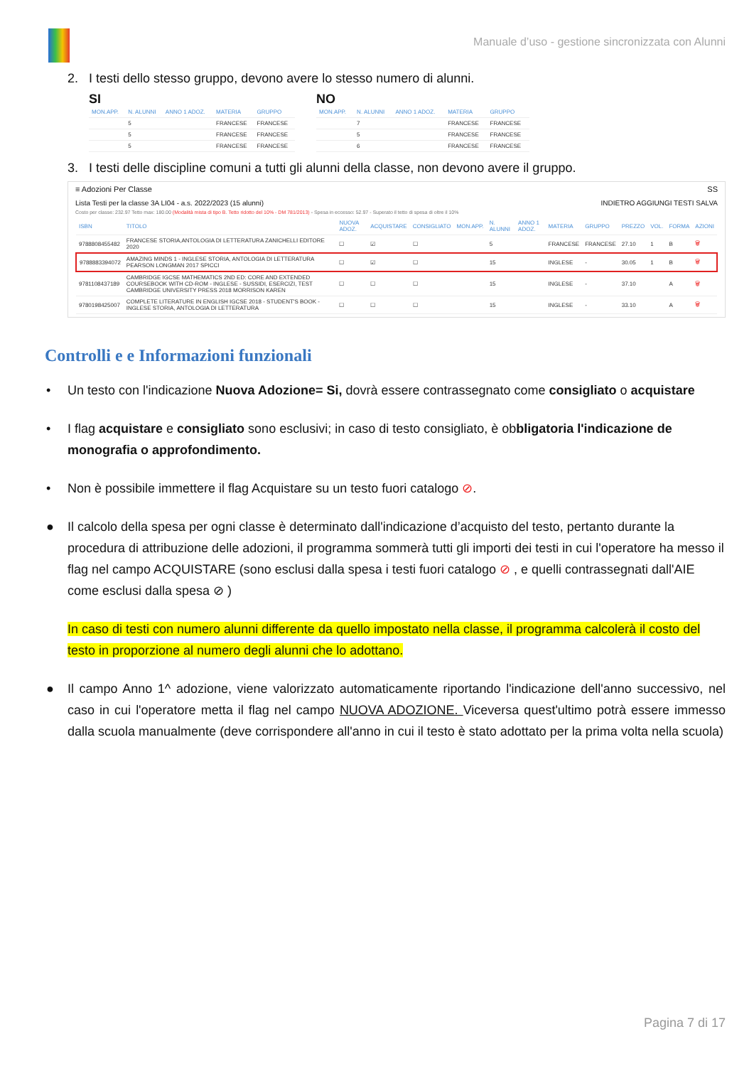Manuale d’uso - gestione sincronizzata con Alunni
2. I testi dello stesso gruppo, devono avere lo stesso numero di alunni.
SI
| MON.APP. | N. ALUNNI | ANNO 1 ADOZ. | MATERIA | GRUPPO |
| --- | --- | --- | --- | --- |
| | 5 | | FRANCESE | FRANCESE |
| | 5 | | FRANCESE | FRANCESE |
| | 5 | | FRANCESE | FRANCESE |
NO
| MON.APP. | N. ALUNNI | ANNO 1 ADOZ. | MATERIA | GRUPPO |
| --- | --- | --- | --- | --- |
| | 7 | | FRANCESE | FRANCESE |
| | 5 | | FRANCESE | FRANCESE |
| | 6 | | FRANCESE | FRANCESE |
3. I testi delle discipline comuni a tutti gli alunni della classe, non devono avere il gruppo.
≡ Adozioni Per Classe SS
Lista Testi per la classe 3A LI04 - a.s. 2022/2023 (15 alunni) INDIETRO AGGIUNGI TESTI SALVA
Costo per classe: 232.97 Tetto max: 180.00 (Modalità mista di tipo B. Tetto ridotto del 10% - DM 781/2013) - Spesa in eccesso: 52.97 - Superato il tetto di spesa di oltre il 10%
| ISBN | TITOLO | NUOVA ADOZ. | ACQUISTARE | CONSIGLIATO | MON.APP. | N. ALUNNI | ANNO 1 ADOZ. | MATERIA | GRUPPO | PREZZO | VOL. | FORMA | AZIONI |
| --- | --- | --- | --- | --- | --- | --- | --- | --- | --- | --- | --- | --- | --- |
| 9788808455482 | FRANCESE STORIA,ANTOLOGIA DI LETTERATURA ZANICHELLI EDITORE 2020 | ☐ | ☑ | ☐ | | 5 | | FRANCESE | FRANCESE | 27.10 | 1 | B | 🗑 |
| 9788883394072 | AMAZING MINDS 1 - INGLESE STORIA, ANTOLOGIA DI LETTERATURA PEARSON LONGMAN 2017 SPICCI | ☐ | ☑ | ☐ | | 15 | | INGLESE | - | 30.05 | 1 | B | 🗑 |
| 9781108437189 | CAMBRIDGE IGCSE MATHEMATICS 2ND ED: CORE AND EXTENDED COURSEBOOK WITH CD-ROM - INGLESE - SUSSIDI, ESERCIZI, TEST CAMBRIDGE UNIVERSITY PRESS 2018 MORRISON KAREN | ☐ | ☐ | ☐ | | 15 | | INGLESE | - | 37.10 | | A | 🗑 |
| 9780198425007 | COMPLETE LITERATURE IN ENGLISH IGCSE 2018 - STUDENT'S BOOK - INGLESE STORIA, ANTOLOGIA DI LETTERATURA | ☐ | ☐ | ☐ | | 15 | | INGLESE | - | 33.10 | | A | 🗑 |
Controlli e e Informazioni funzionali
• Un testo con l'indicazione Nuova Adozione= Si, dovrà essere contrassegnato come consigliato o acquistare
• I flag acquistare e consigliato sono esclusivi; in caso di testo consigliato, è obbligatoria l'indicazione de monografia o approfondimento.
• Non è possibile immettere il flag Acquistare su un testo fuori catalogo ⊘.
● Il calcolo della spesa per ogni classe è determinato dall'indicazione d’acquisto del testo, pertanto durante la procedura di attribuzione delle adozioni, il programma sommerà tutti gli importi dei testi in cui l'operatore ha messo il flag nel campo ACQUISTARE (sono esclusi dalla spesa i testi fuori catalogo ⊘ , e quelli contrassegnati dall'AIE come esclusi dalla spesa ⊘ )
In caso di testi con numero alunni differente da quello impostato nella classe, il programma calcolerà il costo del testo in proporzione al numero degli alunni che lo adottano.
● Il campo Anno 1^ adozione, viene valorizzato automaticamente riportando l'indicazione dell'anno successivo, nel caso in cui l'operatore metta il flag nel campo NUOVA ADOZIONE. Viceversa quest'ultimo potrà essere immesso dalla scuola manualmente (deve corrispondere all'anno in cui il testo è stato adottato per la prima volta nella scuola)
Pagina 7 di 17